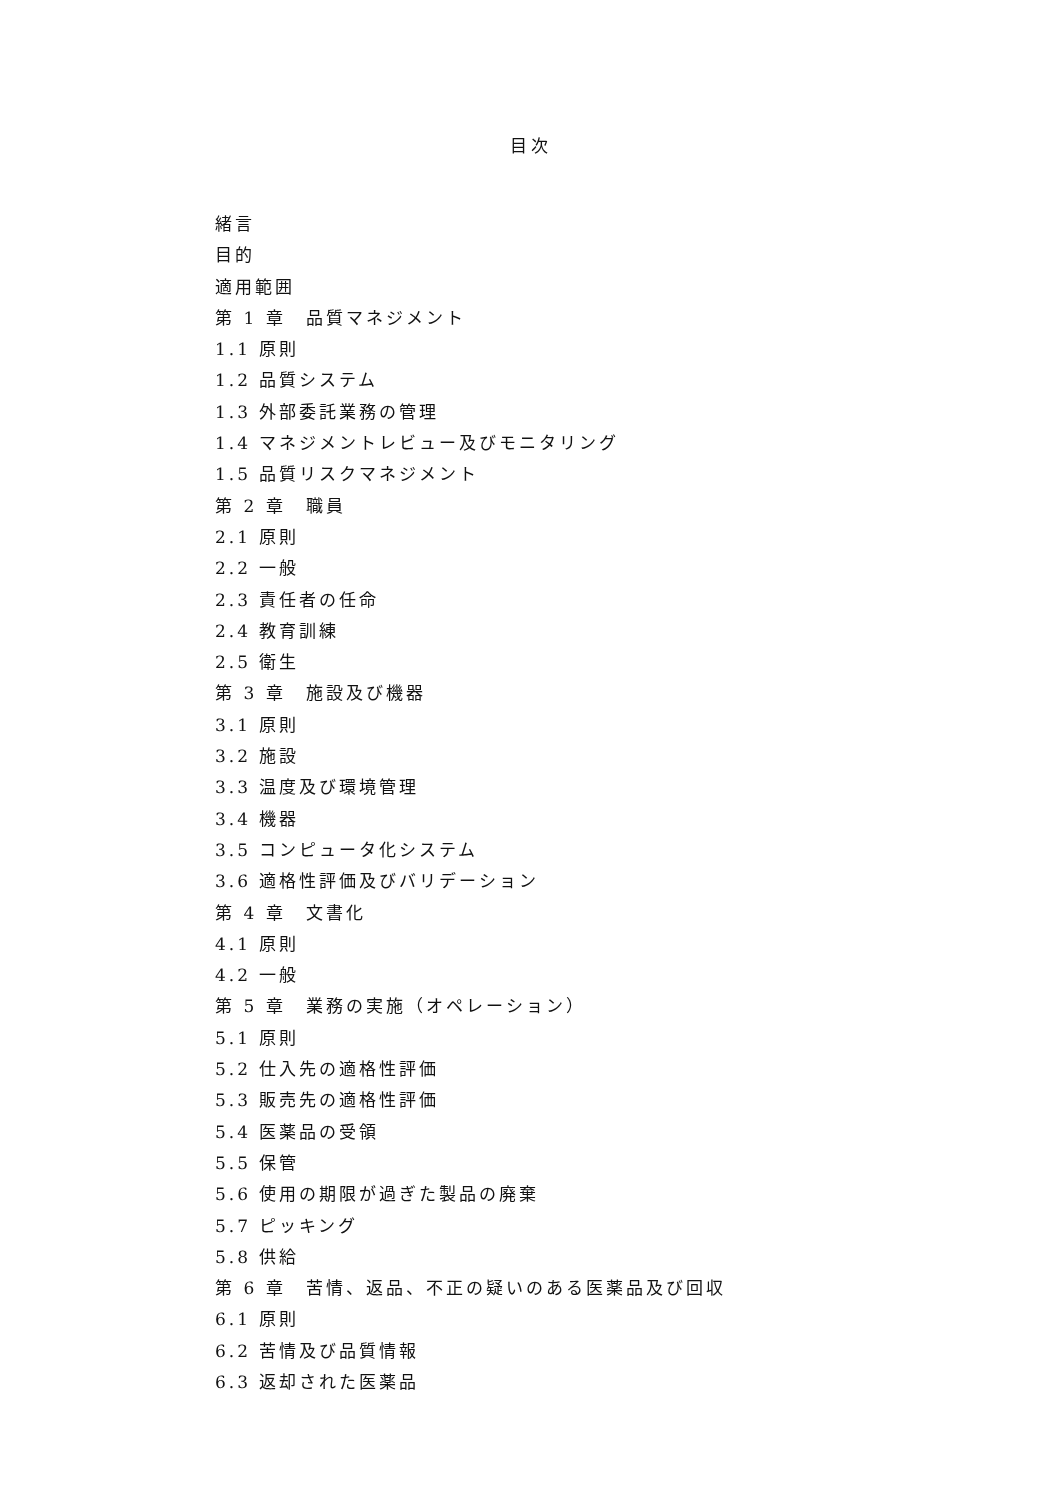目次
緒言
目的
適用範囲
第 1 章　品質マネジメント
1.1 原則
1.2 品質システム
1.3 外部委託業務の管理
1.4 マネジメントレビュー及びモニタリング
1.5 品質リスクマネジメント
第 2 章　職員
2.1 原則
2.2 一般
2.3 責任者の任命
2.4 教育訓練
2.5 衛生
第 3 章　施設及び機器
3.1 原則
3.2 施設
3.3 温度及び環境管理
3.4 機器
3.5 コンピュータ化システム
3.6 適格性評価及びバリデーション
第 4 章　文書化
4.1 原則
4.2 一般
第 5 章　業務の実施（オペレーション）
5.1 原則
5.2 仕入先の適格性評価
5.3 販売先の適格性評価
5.4 医薬品の受領
5.5 保管
5.6 使用の期限が過ぎた製品の廃棄
5.7 ピッキング
5.8 供給
第 6 章　苦情、返品、不正の疑いのある医薬品及び回収
6.1 原則
6.2 苦情及び品質情報
6.3 返却された医薬品